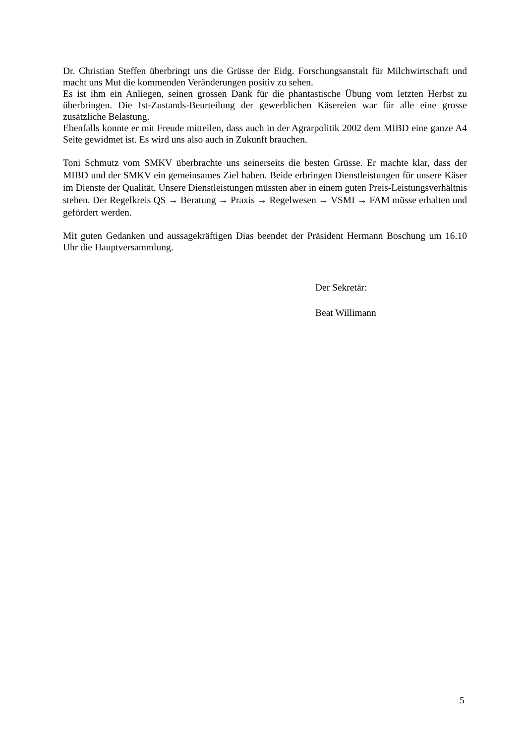Dr. Christian Steffen überbringt uns die Grüsse der Eidg. Forschungsanstalt für Milchwirtschaft und macht uns Mut die kommenden Veränderungen positiv zu sehen.
Es ist ihm ein Anliegen, seinen grossen Dank für die phantastische Übung vom letzten Herbst zu überbringen. Die Ist-Zustands-Beurteilung der gewerblichen Käsereien war für alle eine grosse zusätzliche Belastung.
Ebenfalls konnte er mit Freude mitteilen, dass auch in der Agrarpolitik 2002 dem MIBD eine ganze A4 Seite gewidmet ist. Es wird uns also auch in Zukunft brauchen.
Toni Schmutz vom SMKV überbrachte uns seinerseits die besten Grüsse. Er machte klar, dass der MIBD und der SMKV ein gemeinsames Ziel haben. Beide erbringen Dienstleistungen für unsere Käser im Dienste der Qualität. Unsere Dienstleistungen müssten aber in einem guten Preis-Leistungsverhältnis stehen. Der Regelkreis QS → Beratung → Praxis → Regelwesen → VSMI → FAM müsse erhalten und gefördert werden.
Mit guten Gedanken und aussagekräftigen Dias beendet der Präsident Hermann Boschung um 16.10 Uhr die Hauptversammlung.
Der Sekretär:
Beat Willimann
5